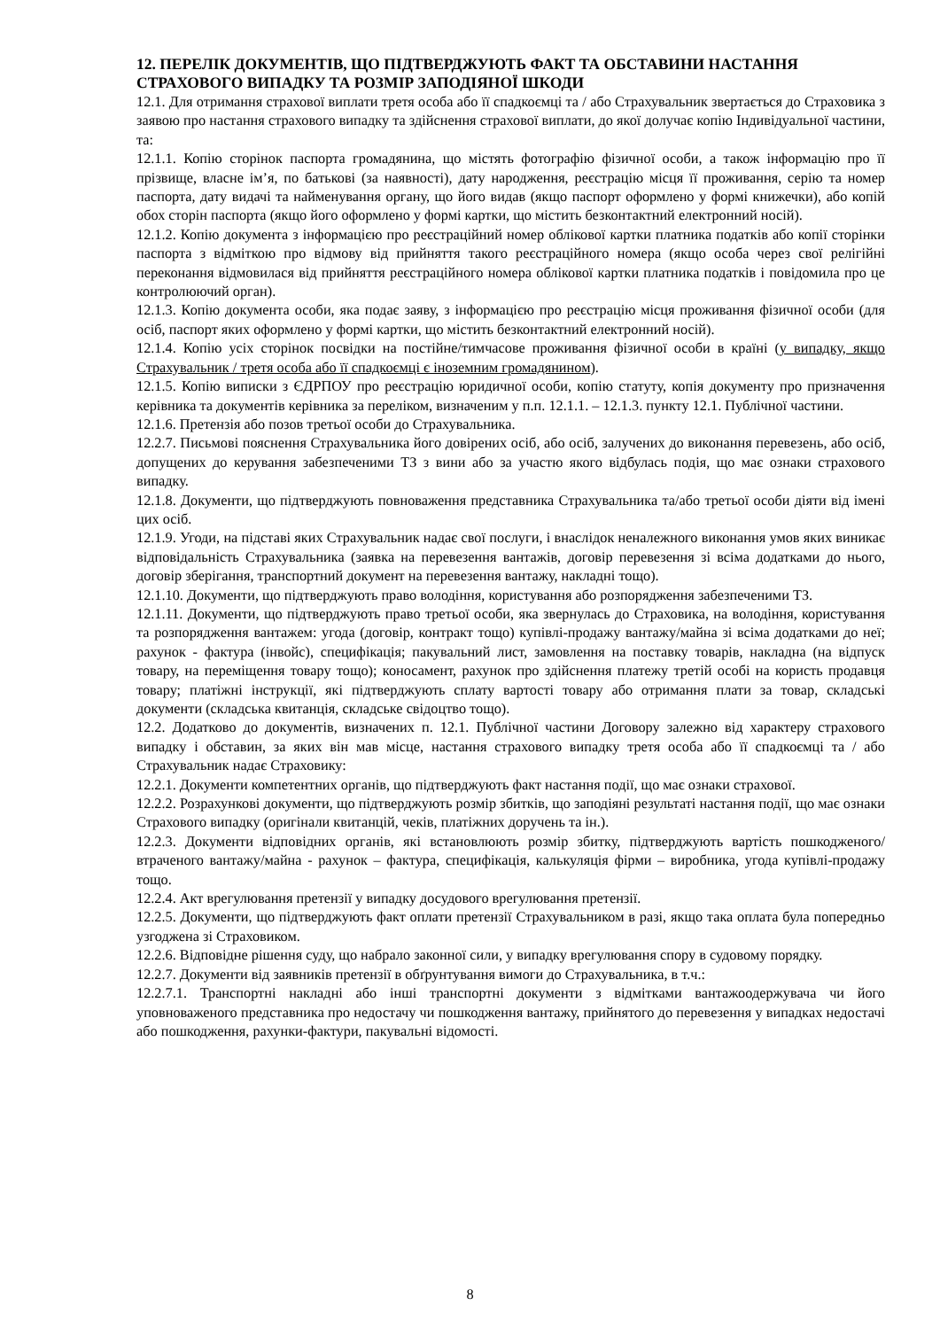12. ПЕРЕЛІК ДОКУМЕНТІВ, ЩО ПІДТВЕРДЖУЮТЬ ФАКТ ТА ОБСТАВИНИ НАСТАННЯ СТРАХОВОГО ВИПАДКУ ТА РОЗМІР ЗАПОДІЯНОЇ ШКОДИ
12.1. Для отримання страхової виплати третя особа або її спадкоємці та / або Страхувальник звертається до Страховика з заявою про настання страхового випадку та здійснення страхової виплати, до якої долучає копію Індивідуальної частини, та:
12.1.1. Копію сторінок паспорта громадянина, що містять фотографію фізичної особи, а також інформацію про її прізвище, власне ім’я, по батькові (за наявності), дату народження, реєстрацію місця її проживання, серію та номер паспорта, дату видачі та найменування органу, що його видав (якщо паспорт оформлено у формі книжечки), або копій обох сторін паспорта (якщо його оформлено у формі картки, що містить безконтактний електронний носій).
12.1.2. Копію документа з інформацією про реєстраційний номер облікової картки платника податків або копії сторінки паспорта з відміткою про відмову від прийняття такого реєстраційного номера (якщо особа через свої релігійні переконання відмовилася від прийняття реєстраційного номера облікової картки платника податків і повідомила про це контролюючий орган).
12.1.3. Копію документа особи, яка подає заяву, з інформацією про реєстрацію місця проживання фізичної особи (для осіб, паспорт яких оформлено у формі картки, що містить безконтактний електронний носій).
12.1.4. Копію усіх сторінок посвідки на постійне/тимчасове проживання фізичної особи в країні (у випадку, якщо Страхувальник / третя особа або її спадкоємці є іноземним громадянином).
12.1.5. Копію виписки з ЄДРПОУ про реєстрацію юридичної особи, копію статуту, копія документу про призначення керівника та документів керівника за переліком, визначеним у п.п. 12.1.1. – 12.1.3. пункту 12.1. Публічної частини.
12.1.6. Претензія або позов третьої особи до Страхувальника.
12.2.7. Письмові пояснення Страхувальника його довірених осіб, або осіб, залучених до виконання перевезень, або осіб, допущених до керування забезпеченими ТЗ з вини або за участю якого відбулась подія, що має ознаки страхового випадку.
12.1.8. Документи, що підтверджують повноваження представника Страхувальника та/або третьої особи діяти від імені цих осіб.
12.1.9. Угоди, на підставі яких Страхувальник надає свої послуги, і внаслідок неналежного виконання умов яких виникає відповідальність Страхувальника (заявка на перевезення вантажів, договір перевезення зі всіма додатками до нього, договір зберігання, транспортний документ на перевезення вантажу, накладні тощо).
12.1.10. Документи, що підтверджують право володіння, користування або розпорядження забезпеченими ТЗ.
12.1.11. Документи, що підтверджують право третьої особи, яка звернулась до Страховика, на володіння, користування та розпорядження вантажем: угода (договір, контракт тощо) купівлі-продажу вантажу/майна зі всіма додатками до неї; рахунок - фактура (інвойс), специфікація; пакувальний лист, замовлення на поставку товарів, накладна (на відпуск товару, на переміщення товару тощо); коносамент, рахунок про здійснення платежу третій особі на користь продавця товару; платіжні інструкції, які підтверджують сплату вартості товару або отримання плати за товар, складські документи (складська квитанція, складське свідоцтво тощо).
12.2. Додатково до документів, визначених п. 12.1. Публічної частини Договору залежно від характеру страхового випадку і обставин, за яких він мав місце, настання страхового випадку третя особа або її спадкоємці та / або Страхувальник надає Страховику:
12.2.1. Документи компетентних органів, що підтверджують факт настання події, що має ознаки страхової.
12.2.2. Розрахункові документи, що підтверджують розмір збитків, що заподіяні результаті настання події, що має ознаки Страхового випадку (оригінали квитанцій, чеків, платіжних доручень та ін.).
12.2.3. Документи відповідних органів, які встановлюють розмір збитку, підтверджують вартість пошкодженого/втраченого вантажу/майна - рахунок – фактура, специфікація, калькуляція фірми – виробника, угода купівлі-продажу тощо.
12.2.4. Акт врегулювання претензії у випадку досудового врегулювання претензії.
12.2.5. Документи, що підтверджують факт оплати претензії Страхувальником в разі, якщо така оплата була попередньо узгоджена зі Страховиком.
12.2.6. Відповідне рішення суду, що набрало законної сили, у випадку врегулювання спору в судовому порядку.
12.2.7. Документи від заявників претензії в обґрунтування вимоги до Страхувальника, в т.ч.:
12.2.7.1. Транспортні накладні або інші транспортні документи з відмітками вантажоодержувача чи його уповноваженого представника про недостачу чи пошкодження вантажу, прийнятого до перевезення у випадках недостачі або пошкодження, рахунки-фактури, пакувальні відомості.
8